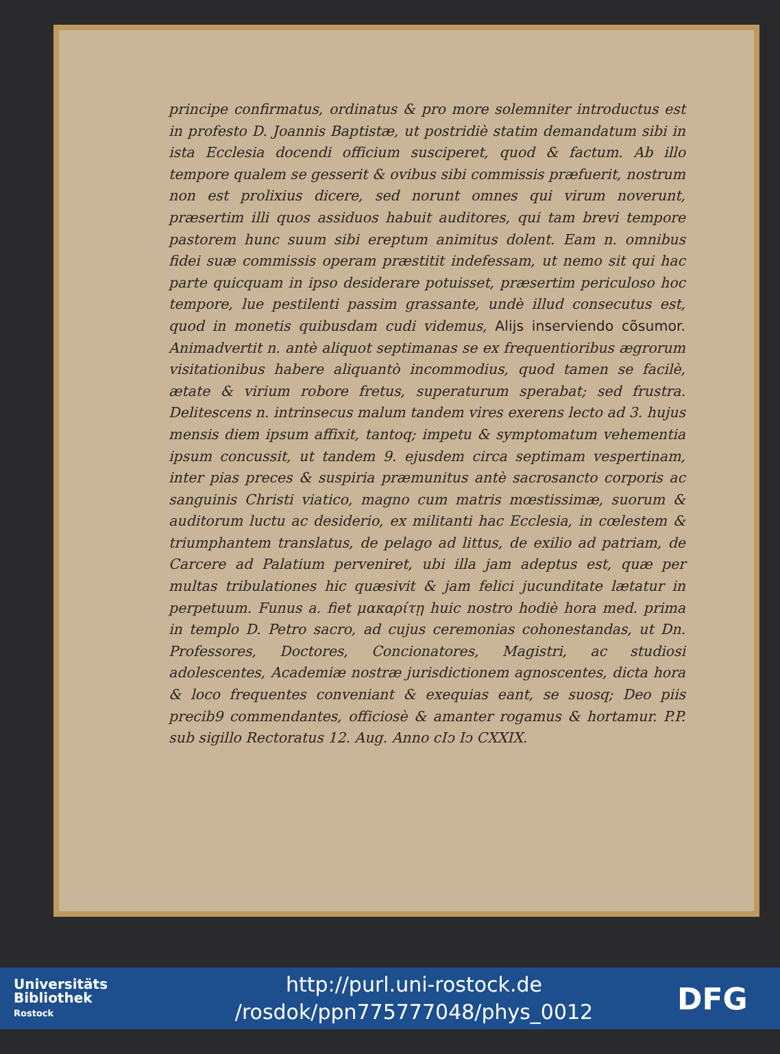principe confirmatus, ordinatus & pro more solemniter introductus est in profesto D. Joannis Baptistæ, ut postridiè statim demandatum sibi in ista Ecclesia docendi officium susciperet, quod & factum. Ab illo tempore qualem se gesserit & ovibus sibi commissis præfuerit, nostrum non est prolixius dicere, sed norunt omnes qui virum noverunt, præsertim illi quos assiduos habuit auditores, qui tam brevi tempore pastorem hunc suum sibi ereptum animitus dolent. Eam n. omnibus fidei suæ commissis operam præstitit indefessam, ut nemo sit qui hac parte quicquam in ipso desiderare potuisset, præsertim periculoso hoc tempore, lue pestilenti passim grassante, undè illud consecutus est, quod in monetis quibusdam cudi videmus, Alijs inserviendo cõsumor. Animadvertit n. antè aliquot septimanas se ex frequentioribus ægrorum visitationibus habere aliquantò incommodius, quod tamen se facilè, ætate & virium robore fretus, superaturum sperabat; sed frustra. Delitescens n. intrinsecus malum tandem vires exerens lecto ad 3. hujus mensis diem ipsum affixit, tantoq; impetu & symptomatum vehementia ipsum concussit, ut tandem 9. ejusdem circa septimam vespertinam, inter pias preces & suspiria præmunitus antè sacrosancto corporis ac sanguinis Christi viatico, magno cum matris mœstissimæ, suorum & auditorum luctu ac desiderio, ex militanti hac Ecclesia, in cœlestem & triumphantem translatus, de pelago ad littus, de exilio ad patriam, de Carcere ad Palatium perveniret, ubi illa jam adeptus est, quæ per multas tribulationes hic quæsivit & jam felici jucunditate lætatur in perpetuum. Funus a. fiet μακαρίτῃ huic nostro hodiè hora med. prima in templo D. Petro sacro, ad cujus ceremonias cohonestandas, ut Dn. Professores, Doctores, Concionatores, Magistri, ac studiosi adolescentes, Academiæ nostræ jurisdictionem agnoscentes, dicta hora & loco frequentes conveniant & exequias eant, se suosq; Deo piis precib9 commendantes, officiosè & amanter rogamus & hortamur. P.P. sub sigillo Rectoratus 12. Aug. Anno cIↄ Iↄ CXXIX.
Universitäts
Bibliothek
Rostock
http://purl.uni-rostock.de
/rosdok/ppn775777048/phys_0012
DFG